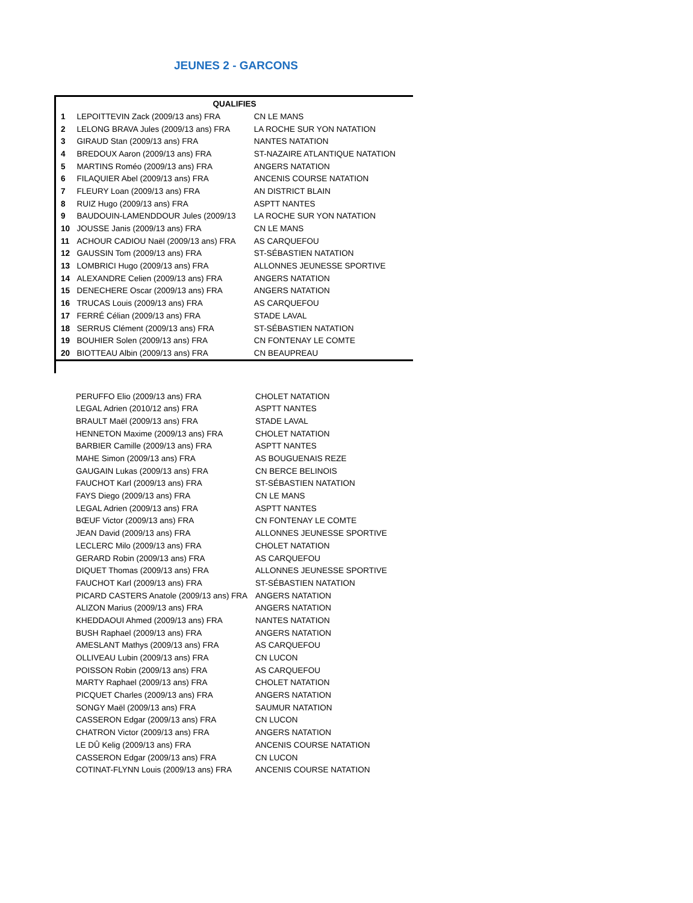JEUNES 2 - GARCONS
| QUALIFIES | | |
| --- | --- | --- |
| 1 | LEPOITTEVIN Zack (2009/13 ans) FRA | CN LE MANS |
| 2 | LELONG BRAVA Jules (2009/13 ans) FRA | LA ROCHE SUR YON NATATION |
| 3 | GIRAUD Stan (2009/13 ans) FRA | NANTES NATATION |
| 4 | BREDOUX Aaron (2009/13 ans) FRA | ST-NAZAIRE ATLANTIQUE NATATION |
| 5 | MARTINS Roméo (2009/13 ans) FRA | ANGERS NATATION |
| 6 | FILAQUIER Abel (2009/13 ans) FRA | ANCENIS COURSE NATATION |
| 7 | FLEURY Loan (2009/13 ans) FRA | AN DISTRICT BLAIN |
| 8 | RUIZ Hugo (2009/13 ans) FRA | ASPTT NANTES |
| 9 | BAUDOUIN-LAMENDDOUR Jules (2009/13 | LA ROCHE SUR YON NATATION |
| 10 | JOUSSE Janis (2009/13 ans) FRA | CN LE MANS |
| 11 | ACHOUR CADIOU Naël (2009/13 ans) FRA | AS CARQUEFOU |
| 12 | GAUSSIN Tom (2009/13 ans) FRA | ST-SÉBASTIEN NATATION |
| 13 | LOMBRICI Hugo (2009/13 ans) FRA | ALLONNES JEUNESSE SPORTIVE |
| 14 | ALEXANDRE Celien (2009/13 ans) FRA | ANGERS NATATION |
| 15 | DENECHERE Oscar (2009/13 ans) FRA | ANGERS NATATION |
| 16 | TRUCAS Louis (2009/13 ans) FRA | AS CARQUEFOU |
| 17 | FERRÉ Célian (2009/13 ans) FRA | STADE LAVAL |
| 18 | SERRUS Clément (2009/13 ans) FRA | ST-SÉBASTIEN NATATION |
| 19 | BOUHIER Solen (2009/13 ans) FRA | CN FONTENAY LE COMTE |
| 20 | BIOTTEAU Albin (2009/13 ans) FRA | CN BEAUPREAU |
| | PERUFFO Elio (2009/13 ans) FRA | CHOLET NATATION |
| | LEGAL Adrien (2010/12 ans) FRA | ASPTT NANTES |
| | BRAULT Maël (2009/13 ans) FRA | STADE LAVAL |
| | HENNETON Maxime (2009/13 ans) FRA | CHOLET NATATION |
| | BARBIER Camille (2009/13 ans) FRA | ASPTT NANTES |
| | MAHE Simon (2009/13 ans) FRA | AS BOUGUENAIS REZE |
| | GAUGAIN Lukas (2009/13 ans) FRA | CN BERCE BELINOIS |
| | FAUCHOT Karl (2009/13 ans) FRA | ST-SÉBASTIEN NATATION |
| | FAYS Diego (2009/13 ans) FRA | CN LE MANS |
| | LEGAL Adrien (2009/13 ans) FRA | ASPTT NANTES |
| | BŒUF Victor (2009/13 ans) FRA | CN FONTENAY LE COMTE |
| | JEAN David (2009/13 ans) FRA | ALLONNES JEUNESSE SPORTIVE |
| | LECLERC Milo (2009/13 ans) FRA | CHOLET NATATION |
| | GERARD Robin (2009/13 ans) FRA | AS CARQUEFOU |
| | DIQUET Thomas (2009/13 ans) FRA | ALLONNES JEUNESSE SPORTIVE |
| | FAUCHOT Karl (2009/13 ans) FRA | ST-SÉBASTIEN NATATION |
| | PICARD CASTERS Anatole (2009/13 ans) FRA | ANGERS NATATION |
| | ALIZON Marius (2009/13 ans) FRA | ANGERS NATATION |
| | KHEDDAOUI Ahmed (2009/13 ans) FRA | NANTES NATATION |
| | BUSH Raphael (2009/13 ans) FRA | ANGERS NATATION |
| | AMESLANT Mathys (2009/13 ans) FRA | AS CARQUEFOU |
| | OLLIVEAU Lubin (2009/13 ans) FRA | CN LUCON |
| | POISSON Robin (2009/13 ans) FRA | AS CARQUEFOU |
| | MARTY Raphael (2009/13 ans) FRA | CHOLET NATATION |
| | PICQUET Charles (2009/13 ans) FRA | ANGERS NATATION |
| | SONGY Maël (2009/13 ans) FRA | SAUMUR NATATION |
| | CASSERON Edgar (2009/13 ans) FRA | CN LUCON |
| | CHATRON Victor (2009/13 ans) FRA | ANGERS NATATION |
| | LE DÛ Kelig (2009/13 ans) FRA | ANCENIS COURSE NATATION |
| | CASSERON Edgar (2009/13 ans) FRA | CN LUCON |
| | COTINAT-FLYNN Louis (2009/13 ans) FRA | ANCENIS COURSE NATATION |